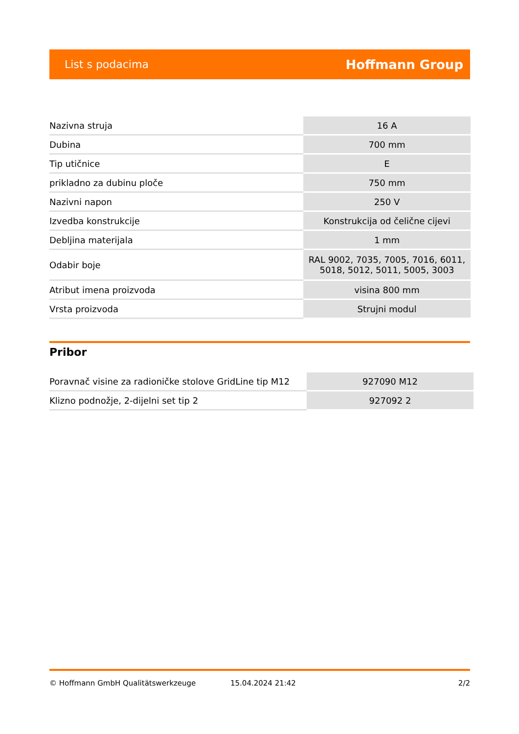List s podacima Hoffmann Group
| Nazivna struja | 16 A |
| Dubina | 700 mm |
| Tip utičnice | E |
| prikladno za dubinu ploče | 750 mm |
| Nazivni napon | 250 V |
| Izvedba konstrukcije | Konstrukcija od čelične cijevi |
| Debljina materijala | 1 mm |
| Odabir boje | RAL 9002, 7035, 7005, 7016, 6011, 5018, 5012, 5011, 5005, 3003 |
| Atribut imena proizvoda | visina 800 mm |
| Vrsta proizvoda | Strujni modul |
Pribor
| Poravnač visine za radioničke stolove GridLine tip M12 | 927090 M12 |
| Klizno podnožje, 2-dijelni set tip 2 | 927092 2 |
© Hoffmann GmbH Qualitätswerkzeuge 15.04.2024 21:42 2/2